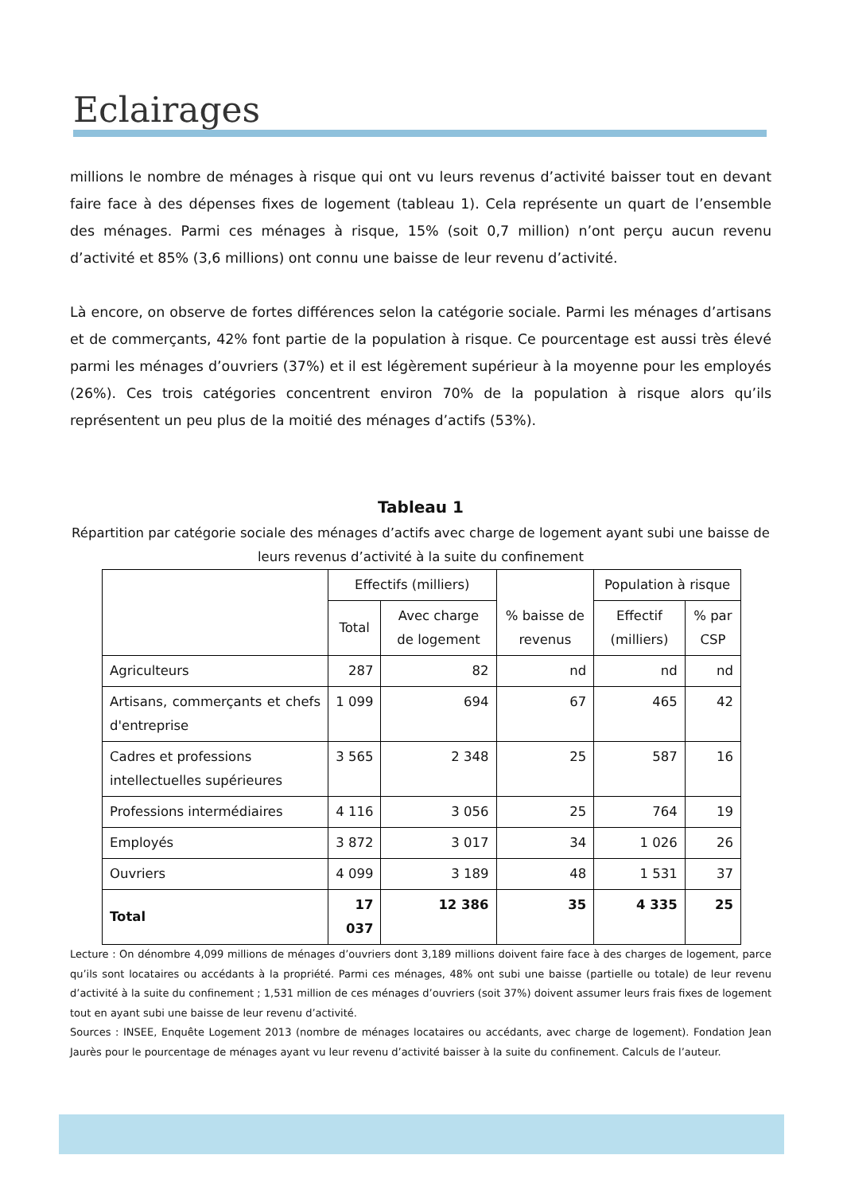Eclairages
millions le nombre de ménages à risque qui ont vu leurs revenus d’activité baisser tout en devant faire face à des dépenses fixes de logement (tableau 1). Cela représente un quart de l’ensemble des ménages. Parmi ces ménages à risque, 15% (soit 0,7 million) n’ont perçu aucun revenu d’activité et 85% (3,6 millions) ont connu une baisse de leur revenu d’activité.
Là encore, on observe de fortes différences selon la catégorie sociale. Parmi les ménages d’artisans et de commerçants, 42% font partie de la population à risque. Ce pourcentage est aussi très élevé parmi les ménages d’ouvriers (37%) et il est légèrement supérieur à la moyenne pour les employés (26%). Ces trois catégories concentrent environ 70% de la population à risque alors qu’ils représentent un peu plus de la moitié des ménages d’actifs (53%).
Tableau 1
Répartition par catégorie sociale des ménages d’actifs avec charge de logement ayant subi une baisse de leurs revenus d’activité à la suite du confinement
| | Effectifs (milliers) | | % baisse de revenus | Population à risque | |
| --- | --- | --- | --- | --- | --- |
| | Total | Avec charge de logement | | Effectif (milliers) | % par CSP |
| Agriculteurs | 287 | 82 | nd | nd | nd |
| Artisans, commerçants et chefs d'entreprise | 1 099 | 694 | 67 | 465 | 42 |
| Cadres et professions intellectuelles supérieures | 3 565 | 2 348 | 25 | 587 | 16 |
| Professions intermédiaires | 4 116 | 3 056 | 25 | 764 | 19 |
| Employés | 3 872 | 3 017 | 34 | 1 026 | 26 |
| Ouvriers | 4 099 | 3 189 | 48 | 1 531 | 37 |
| Total | 17 037 | 12 386 | 35 | 4 335 | 25 |
Lecture : On dénombre 4,099 millions de ménages d’ouvriers dont 3,189 millions doivent faire face à des charges de logement, parce qu’ils sont locataires ou accédants à la propriété. Parmi ces ménages, 48% ont subi une baisse (partielle ou totale) de leur revenu d’activité à la suite du confinement ; 1,531 million de ces ménages d’ouvriers (soit 37%) doivent assumer leurs frais fixes de logement tout en ayant subi une baisse de leur revenu d’activité.
Sources : INSEE, Enquête Logement 2013 (nombre de ménages locataires ou accédants, avec charge de logement). Fondation Jean Jaurès pour le pourcentage de ménages ayant vu leur revenu d’activité baisser à la suite du confinement. Calculs de l’auteur.